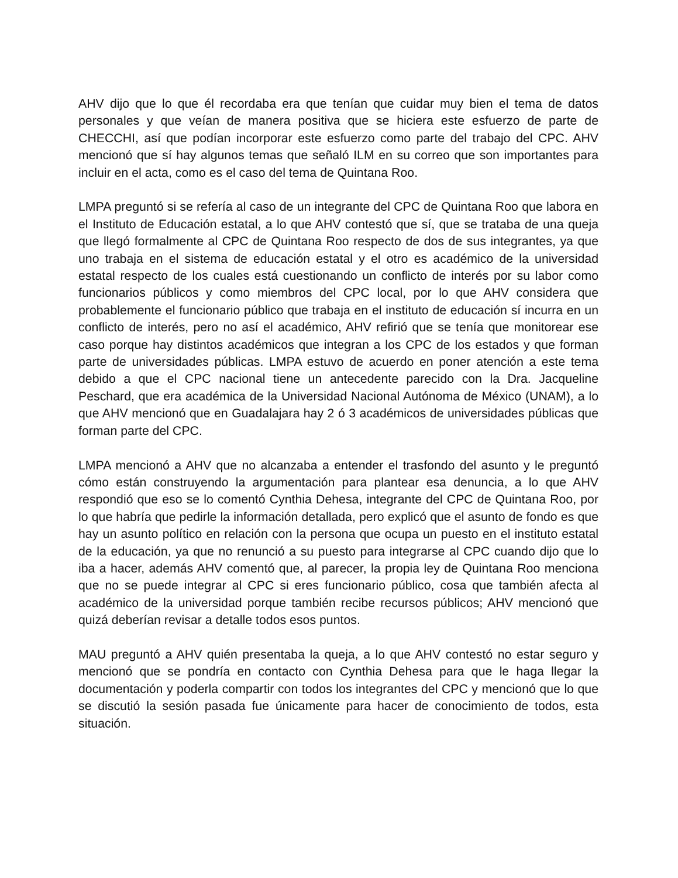AHV dijo que lo que él recordaba era que tenían que cuidar muy bien el tema de datos personales y que veían de manera positiva que se hiciera este esfuerzo de parte de CHECCHI, así que podían incorporar este esfuerzo como parte del trabajo del CPC. AHV mencionó que sí hay algunos temas que señaló ILM en su correo que son importantes para incluir en el acta, como es el caso del tema de Quintana Roo.
LMPA preguntó si se refería al caso de un integrante del CPC de Quintana Roo que labora en el Instituto de Educación estatal, a lo que AHV contestó que sí, que se trataba de una queja que llegó formalmente al CPC de Quintana Roo respecto de dos de sus integrantes, ya que uno trabaja en el sistema de educación estatal y el otro es académico de la universidad estatal respecto de los cuales está cuestionando un conflicto de interés por su labor como funcionarios públicos y como miembros del CPC local, por lo que AHV considera que probablemente el funcionario público que trabaja en el instituto de educación sí incurra en un conflicto de interés, pero no así el académico, AHV refirió que se tenía que monitorear ese caso porque hay distintos académicos que integran a los CPC de los estados y que forman parte de universidades públicas. LMPA estuvo de acuerdo en poner atención a este tema debido a que el CPC nacional tiene un antecedente parecido con la Dra. Jacqueline Peschard, que era académica de la Universidad Nacional Autónoma de México (UNAM), a lo que AHV mencionó que en Guadalajara hay 2 ó 3 académicos de universidades públicas que forman parte del CPC.
LMPA mencionó a AHV que no alcanzaba a entender el trasfondo del asunto y le preguntó cómo están construyendo la argumentación para plantear esa denuncia, a lo que AHV respondió que eso se lo comentó Cynthia Dehesa, integrante del CPC de Quintana Roo, por lo que habría que pedirle la información detallada, pero explicó que el asunto de fondo es que hay un asunto político en relación con la persona que ocupa un puesto en el instituto estatal de la educación, ya que no renunció a su puesto para integrarse al CPC cuando dijo que lo iba a hacer, además AHV comentó que, al parecer, la propia ley de Quintana Roo menciona que no se puede integrar al CPC si eres funcionario público, cosa que también afecta al académico de la universidad porque también recibe recursos públicos; AHV mencionó que quizá deberían revisar a detalle todos esos puntos.
MAU preguntó a AHV quién presentaba la queja, a lo que AHV contestó no estar seguro y mencionó que se pondría en contacto con Cynthia Dehesa para que le haga llegar la documentación y poderla compartir con todos los integrantes del CPC y mencionó que lo que se discutió la sesión pasada fue únicamente para hacer de conocimiento de todos, esta situación.